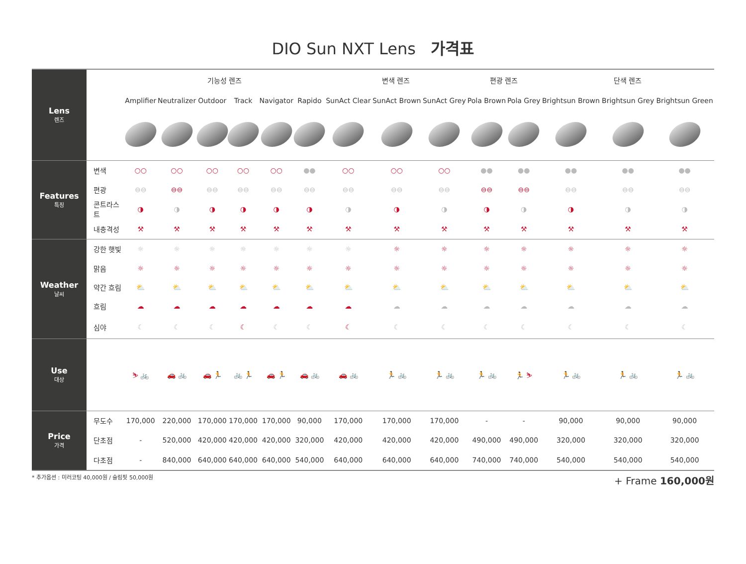DIO Sun NXT Lens 가격표
| Lens 렌즈 | | 기능성 렌즈 | | | | | | 변색 렌즈 | | | 편광 렌즈 | | 단색 렌즈 | | |
| | | Amplifier | Neutralizer | Outdoor | Track | Navigator | Rapido | SunAct Clear | SunAct Brown | SunAct Grey | Pola Brown | Pola Grey | Brightsun Brown | Brightsun Grey | Brightsun Green |
| Features 특징 | 변색 | ○○ | ○○ | ○○ | ○○ | ○○ | ●● | ○○ | ○○ | ○○ | ●● | ●● | ●● | ●● | ●● |
| | 편광 | ⊖⊖ | ⊖⊖ | ⊖⊖ | ⊖⊖ | ⊖⊖ | ⊖⊖ | ⊖⊖ | ⊖⊖ | ⊖⊖ | ⊖⊖ | ⊖⊖ | ⊖⊖ | ⊖⊖ | ⊖⊖ |
| | 콘트라스트 | ◑ | ◑ | ◑ | ◑ | ◑ | ◑ | ◑ | ◑ | ◑ | ◑ | ◑ | ◑ | ◑ | ◑ |
| | 내충격성 | ⚒ | ⚒ | ⚒ | ⚒ | ⚒ | ⚒ | ⚒ | ⚒ | ⚒ | ⚒ | ⚒ | ⚒ | ⚒ | ⚒ |
| Weather 날씨 | 강한 햇빛 | ☼ | ☼ | ☼ | ☼ | ☼ | ☼ | ☼ | ☼ | ☼ | ☼ | ☼ | ☼ | ☼ | ☼ |
| | 맑음 | ☼ | ☼ | ☼ | ☼ | ☼ | ☼ | ☼ | ☼ | ☼ | ☼ | ☼ | ☼ | ☼ | ☼ |
| | 약간 흐림 | ⛅ | ⛅ | ⛅ | ⛅ | ⛅ | ⛅ | ⛅ | ⛅ | ⛅ | ⛅ | ⛅ | ⛅ | ⛅ | ⛅ |
| | 흐림 | ☁ | ☁ | ☁ | ☁ | ☁ | ☁ | ☁ | ☁ | ☁ | ☁ | ☁ | ☁ | ☁ | ☁ |
| | 심야 | ☾ | ☾ | ☾ | ☾ | ☾ | ☾ | ☾ | ☾ | ☾ | ☾ | ☾ | ☾ | ☾ | ☾ |
| Use 대상 | | ⛷ 🚲 | 🚗 🚲 | 🚗 🏃 | 🚲 🏃 | 🚗 🏃 | 🚗 🚲 | 🚗 🚲 | 🏃 🚲 | 🏃 🚲 | 🏃 🚲 | 🏃 ⛷ | 🏃 🚲 | 🏃 🚲 | 🏃 🚲 |
| Price 가격 | 무도수 | 170,000 | 220,000 | 170,000 | 170,000 | 170,000 | 90,000 | 170,000 | 170,000 | 170,000 | - | - | 90,000 | 90,000 | 90,000 |
| | 단초점 | - | 520,000 | 420,000 | 420,000 | 420,000 | 320,000 | 420,000 | 420,000 | 420,000 | 490,000 | 490,000 | 320,000 | 320,000 | 320,000 |
| | 다초점 | - | 840,000 | 640,000 | 640,000 | 640,000 | 540,000 | 640,000 | 640,000 | 640,000 | 740,000 | 740,000 | 540,000 | 540,000 | 540,000 |
* 추가옵션 : 미러코팅 40,000원 / 슬림핏 50,000원 + Frame 160,000원